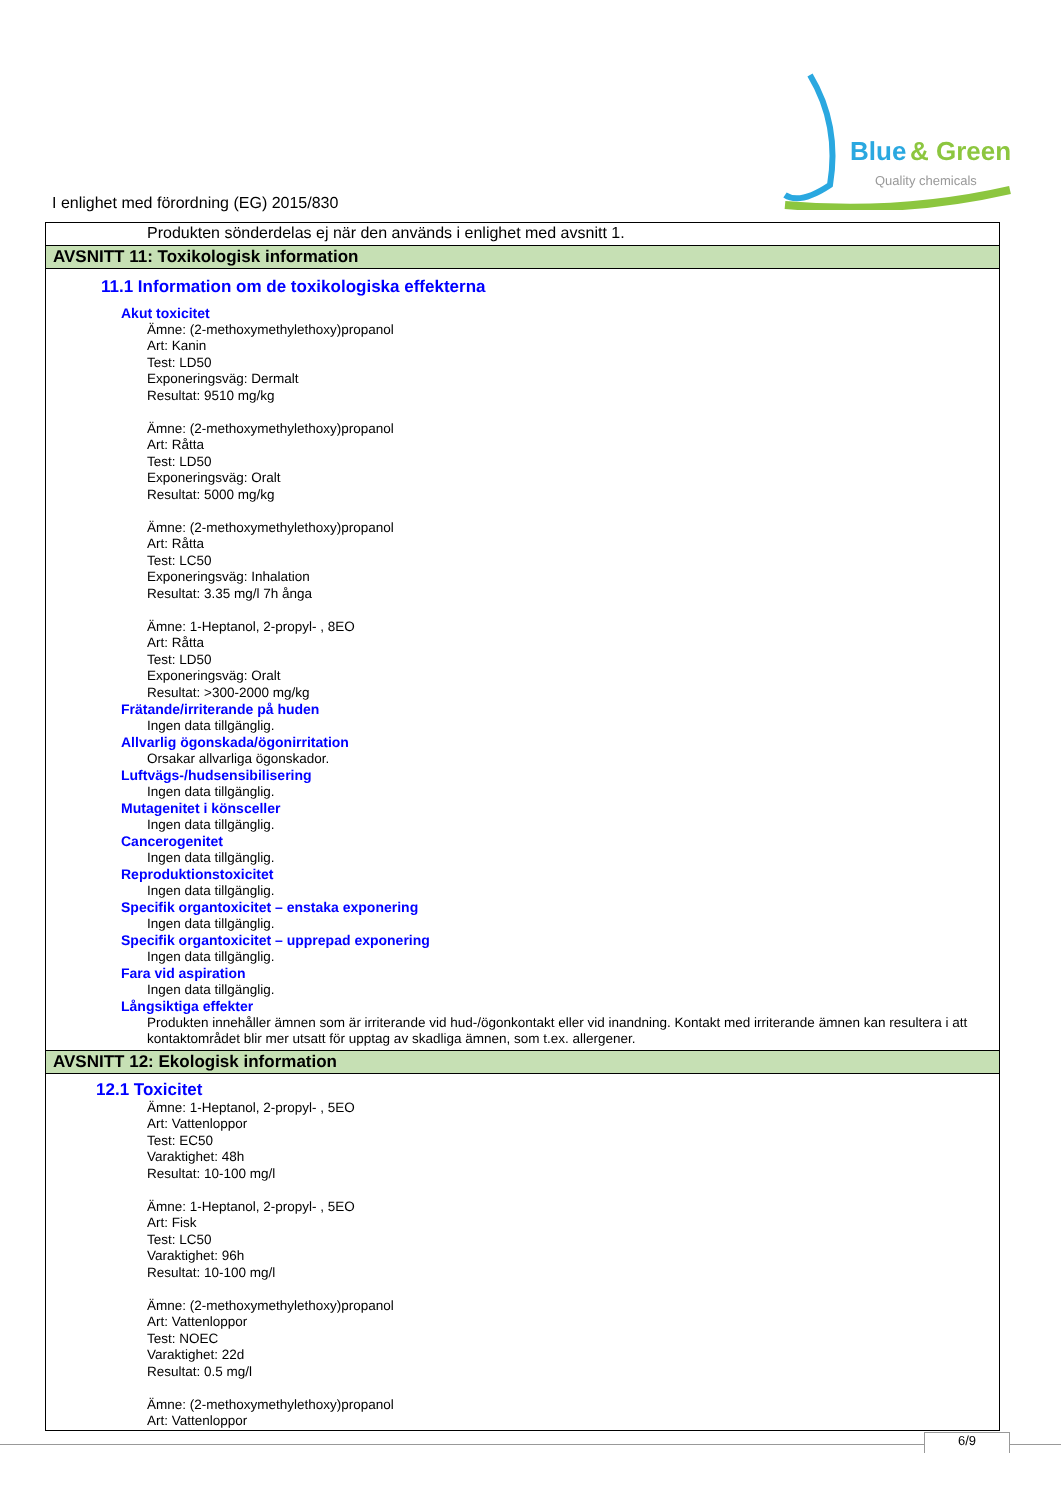Blue
& Green
Quality chemicals
I enlighet med förordning (EG) 2015/830
Produkten sönderdelas ej när den används i enlighet med avsnitt 1.
AVSNITT 11: Toxikologisk information
11.1 Information om de toxikologiska effekterna
Akut toxicitet
Ämne: (2-methoxymethylethoxy)propanol
Art: Kanin
Test: LD50
Exponeringsväg: Dermalt
Resultat: 9510 mg/kg
Ämne: (2-methoxymethylethoxy)propanol
Art: Råtta
Test: LD50
Exponeringsväg: Oralt
Resultat: 5000 mg/kg
Ämne: (2-methoxymethylethoxy)propanol
Art: Råtta
Test: LC50
Exponeringsväg: Inhalation
Resultat: 3.35 mg/l 7h ånga
Ämne: 1-Heptanol, 2-propyl- , 8EO
Art: Råtta
Test: LD50
Exponeringsväg: Oralt
Resultat: >300-2000 mg/kg
Frätande/irriterande på huden
Ingen data tillgänglig.
Allvarlig ögonskada/ögonirritation
Orsakar allvarliga ögonskador.
Luftvägs-/hudsensibilisering
Ingen data tillgänglig.
Mutagenitet i könsceller
Ingen data tillgänglig.
Cancerogenitet
Ingen data tillgänglig.
Reproduktionstoxicitet
Ingen data tillgänglig.
Specifik organtoxicitet – enstaka exponering
Ingen data tillgänglig.
Specifik organtoxicitet – upprepad exponering
Ingen data tillgänglig.
Fara vid aspiration
Ingen data tillgänglig.
Långsiktiga effekter
Produkten innehåller ämnen som är irriterande vid hud-/ögonkontakt eller vid inandning. Kontakt med irriterande ämnen kan resultera i att kontaktområdet blir mer utsatt för upptag av skadliga ämnen, som t.ex. allergener.
AVSNITT 12: Ekologisk information
12.1 Toxicitet
Ämne: 1-Heptanol, 2-propyl- , 5EO
Art: Vattenloppor
Test: EC50
Varaktighet: 48h
Resultat: 10-100 mg/l
Ämne: 1-Heptanol, 2-propyl- , 5EO
Art: Fisk
Test: LC50
Varaktighet: 96h
Resultat: 10-100 mg/l
Ämne: (2-methoxymethylethoxy)propanol
Art: Vattenloppor
Test: NOEC
Varaktighet: 22d
Resultat: 0.5 mg/l
Ämne: (2-methoxymethylethoxy)propanol
Art: Vattenloppor
6/9